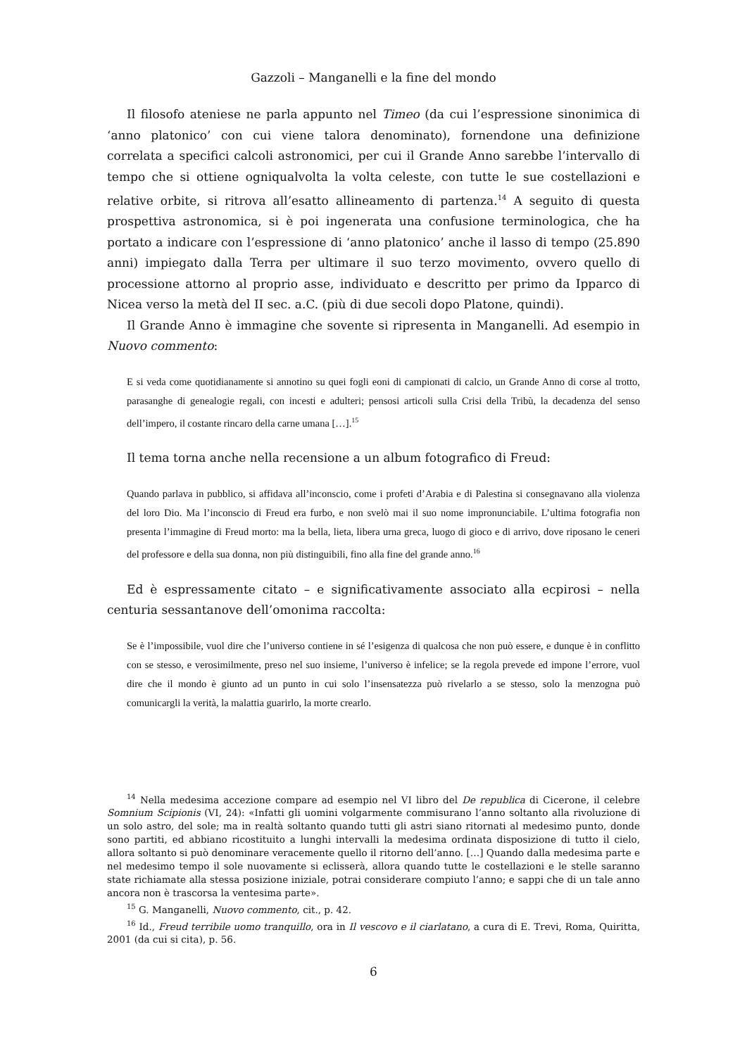Gazzoli – Manganelli e la fine del mondo
Il filosofo ateniese ne parla appunto nel Timeo (da cui l’espressione sinonimica di ‘anno platonico’ con cui viene talora denominato), fornendone una definizione correlata a specifici calcoli astronomici, per cui il Grande Anno sarebbe l’intervallo di tempo che si ottiene ogniqualvolta la volta celeste, con tutte le sue costellazioni e relative orbite, si ritrova all’esatto allineamento di partenza.<sup>14</sup> A seguito di questa prospettiva astronomica, si è poi ingenerata una confusione terminologica, che ha portato a indicare con l’espressione di ‘anno platonico’ anche il lasso di tempo (25.890 anni) impiegato dalla Terra per ultimare il suo terzo movimento, ovvero quello di processione attorno al proprio asse, individuato e descritto per primo da Ipparco di Nicea verso la metà del II sec. a.C. (più di due secoli dopo Platone, quindi).
Il Grande Anno è immagine che sovente si ripresenta in Manganelli. Ad esempio in Nuovo commento:
E si veda come quotidianamente si annotino su quei fogli eoni di campionati di calcio, un Grande Anno di corse al trotto, parasanghe di genealogie regali, con incesti e adulteri; pensosi articoli sulla Crisi della Tribù, la decadenza del senso dell’impero, il costante rincaro della carne umana […].<sup>15</sup>
Il tema torna anche nella recensione a un album fotografico di Freud:
Quando parlava in pubblico, si affidava all’inconscio, come i profeti d’Arabia e di Palestina si consegnavano alla violenza del loro Dio. Ma l’inconscio di Freud era furbo, e non svelò mai il suo nome impronunciabile. L’ultima fotografia non presenta l’immagine di Freud morto: ma la bella, lieta, libera urna greca, luogo di gioco e di arrivo, dove riposano le ceneri del professore e della sua donna, non più distinguibili, fino alla fine del grande anno.<sup>16</sup>
Ed è espressamente citato – e significativamente associato alla ecpirosi – nella centuria sessantanove dell’omonima raccolta:
Se è l’impossibile, vuol dire che l’universo contiene in sé l’esigenza di qualcosa che non può essere, e dunque è in conflitto con se stesso, e verosimilmente, preso nel suo insieme, l’universo è infelice; se la regola prevede ed impone l’errore, vuol dire che il mondo è giunto ad un punto in cui solo l’insensatezza può rivelarlo a se stesso, solo la menzogna può comunicargli la verità, la malattia guarirlo, la morte crearlo.
<sup>14</sup> Nella medesima accezione compare ad esempio nel VI libro del De republica di Cicerone, il celebre Somnium Scipionis (VI, 24): «Infatti gli uomini volgarmente commisurano l’anno soltanto alla rivoluzione di un solo astro, del sole; ma in realtà soltanto quando tutti gli astri siano ritornati al medesimo punto, donde sono partiti, ed abbiano ricostituito a lunghi intervalli la medesima ordinata disposizione di tutto il cielo, allora soltanto si può denominare veracemente quello il ritorno dell’anno. […] Quando dalla medesima parte e nel medesimo tempo il sole nuovamente si eclisserà, allora quando tutte le costellazioni e le stelle saranno state richiamate alla stessa posizione iniziale, potrai considerare compiuto l’anno; e sappi che di un tale anno ancora non è trascorsa la ventesima parte».
<sup>15</sup> G. Manganelli, Nuovo commento, cit., p. 42.
<sup>16</sup> Id., Freud terribile uomo tranquillo, ora in Il vescovo e il ciarlatano, a cura di E. Trevi, Roma, Quiritta, 2001 (da cui si cita), p. 56.
6